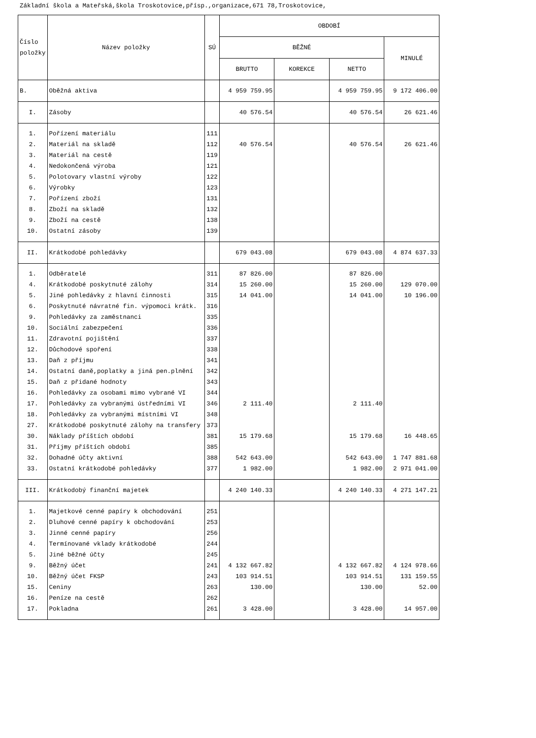Základní škola a Mateřská,škola Troskotovice,přísp.,organizace,671 78,Troskotovice,
| Číslo položky | Název položky | SÚ | OBDOBÍ | | | |
| --- | --- | --- | --- | --- | --- | --- |
| | | | BĚŽNÉ | | | MINULÉ |
| | | | BRUTTO | KOREKCE | NETTO | |
| B. | Oběžná aktiva | | 4 959 759.95 | | 4 959 759.95 | 9 172 406.00 |
| I. | Zásoby | | 40 576.54 | | 40 576.54 | 26 621.46 |
| 1. | Pořízení materiálu | 111 | | | | |
| 2. | Materiál na skladě | 112 | 40 576.54 | | 40 576.54 | 26 621.46 |
| 3. | Materiál na cestě | 119 | | | | |
| 4. | Nedokončená výroba | 121 | | | | |
| 5. | Polotovary vlastní výroby | 122 | | | | |
| 6. | Výrobky | 123 | | | | |
| 7. | Pořízení zboží | 131 | | | | |
| 8. | Zboží na skladě | 132 | | | | |
| 9. | Zboží na cestě | 138 | | | | |
| 10. | Ostatní zásoby | 139 | | | | |
| II. | Krátkodobé pohledávky | | 679 043.08 | | 679 043.08 | 4 874 637.33 |
| 1. | Odběratelé | 311 | 87 826.00 | | 87 826.00 | |
| 4. | Krátkodobé poskytnuté zálohy | 314 | 15 260.00 | | 15 260.00 | 129 070.00 |
| 5. | Jiné pohledávky z hlavní činnosti | 315 | 14 041.00 | | 14 041.00 | 10 196.00 |
| 6. | Poskytnuté návratné fin. výpomoci krátk. | 316 | | | | |
| 9. | Pohledávky za zaměstnanci | 335 | | | | |
| 10. | Sociální zabezpečení | 336 | | | | |
| 11. | Zdravotní pojištění | 337 | | | | |
| 12. | Důchodové spoření | 338 | | | | |
| 13. | Daň z příjmu | 341 | | | | |
| 14. | Ostatní daně,poplatky a jiná pen.plnění | 342 | | | | |
| 15. | Daň z přidané hodnoty | 343 | | | | |
| 16. | Pohledávky za osobami mimo vybrané VI | 344 | | | | |
| 17. | Pohledávky za vybranými ústředními VI | 346 | 2 111.40 | | 2 111.40 | |
| 18. | Pohledávky za vybranými místními VI | 348 | | | | |
| 27. | Krátkodobé poskytnuté zálohy na transfery | 373 | | | | |
| 30. | Náklady příštích období | 381 | 15 179.68 | | 15 179.68 | 16 448.65 |
| 31. | Příjmy příštích období | 385 | | | | |
| 32. | Dohadné účty aktivní | 388 | 542 643.00 | | 542 643.00 | 1 747 881.68 |
| 33. | Ostatní krátkodobé pohledávky | 377 | 1 982.00 | | 1 982.00 | 2 971 041.00 |
| III. | Krátkodobý finanční majetek | | 4 240 140.33 | | 4 240 140.33 | 4 271 147.21 |
| 1. | Majetkové cenné papíry k obchodování | 251 | | | | |
| 2. | Dluhové cenné papíry k obchodování | 253 | | | | |
| 3. | Jinné cenné papíry | 256 | | | | |
| 4. | Termínované vklady krátkodobé | 244 | | | | |
| 5. | Jiné běžné účty | 245 | | | | |
| 9. | Běžný účet | 241 | 4 132 667.82 | | 4 132 667.82 | 4 124 978.66 |
| 10. | Běžný účet FKSP | 243 | 103 914.51 | | 103 914.51 | 131 159.55 |
| 15. | Ceniny | 263 | 130.00 | | 130.00 | 52.00 |
| 16. | Peníze na cestě | 262 | | | | |
| 17. | Pokladna | 261 | 3 428.00 | | 3 428.00 | 14 957.00 |